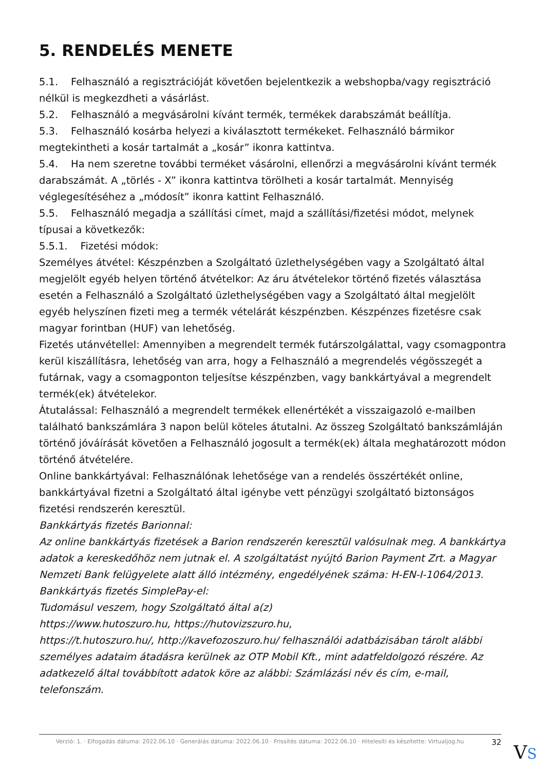5. RENDELÉS MENETE
5.1. Felhasználó a regisztrációját követően bejelentkezik a webshopba/vagy regisztráció nélkül is megkezdheti a vásárlást.
5.2. Felhasználó a megvásárolni kívánt termék, termékek darabszámát beállítja.
5.3. Felhasználó kosárba helyezi a kiválasztott termékeket. Felhasználó bármikor megtekintheti a kosár tartalmát a „kosár” ikonra kattintva.
5.4. Ha nem szeretne további terméket vásárolni, ellenőrzi a megvásárolni kívánt termék darabszámát. A „törlés - X” ikonra kattintva törölheti a kosár tartalmát. Mennyiség véglegesítéséhez a „módosít” ikonra kattint Felhasználó.
5.5. Felhasználó megadja a szállítási címet, majd a szállítási/fizetési módot, melynek típusai a következők:
5.5.1. Fizetési módok:
Személyes átvétel: Készpénzben a Szolgáltató üzlethelységében vagy a Szolgáltató által megjelölt egyéb helyen történő átvételkor: Az áru átvételekor történő fizetés választása esetén a Felhasználó a Szolgáltató üzlethelységében vagy a Szolgáltató által megjelölt egyéb helyszínen fizeti meg a termék vételárát készpénzben. Készpénzes fizetésre csak magyar forintban (HUF) van lehetőség.
Fizetés utánvétellel: Amennyiben a megrendelt termék futárszolgálattal, vagy csomagpontra kerül kiszállításra, lehetőség van arra, hogy a Felhasználó a megrendelés végösszegét a futárnak, vagy a csomagponton teljesítse készpénzben, vagy bankkártyával a megrendelt termék(ek) átvételekor.
Átutalással: Felhasználó a megrendelt termékek ellenértékét a visszaigazoló e-mailben található bankszámlára 3 napon belül köteles átutalni. Az összeg Szolgáltató bankszámláján történő jóváírását követően a Felhasználó jogosult a termék(ek) általa meghatározott módon történő átvételére.
Online bankkártyával: Felhasználónak lehetősége van a rendelés összértékét online, bankkártyával fizetni a Szolgáltató által igénybe vett pénzügyi szolgáltató biztonságos fizetési rendszerén keresztül.
Bankkártyás fizetés Barionnal:
Az online bankkártyás fizetések a Barion rendszerén keresztül valósulnak meg. A bankkártya adatok a kereskedőhöz nem jutnak el. A szolgáltatást nyújtó Barion Payment Zrt. a Magyar Nemzeti Bank felügyelete alatt álló intézmény, engedélyének száma: H-EN-I-1064/2013.
Bankkártyás fizetés SimplePay-el:
Tudomásul veszem, hogy Szolgáltató által a(z)
https://www.hutoszuro.hu, https://hutovizszuro.hu,
https://t.hutoszuro.hu/, http://kavefozoszuro.hu/ felhasználói adatbázisában tárolt alábbi személyes adataim átadásra kerülnek az OTP Mobil Kft., mint adatfeldolgozó részére. Az adatkezelő által továbbított adatok köre az alábbi: Számlázási név és cím, e-mail, telefonszám.
Verzió: 1. · Elfogadás dátuma: 2022.06.10 · Generálás dátuma: 2022.06.10 · Frissítés dátuma: 2022.06.10 · Hitelesíti és készítette: Virtualjog.hu
32
VS